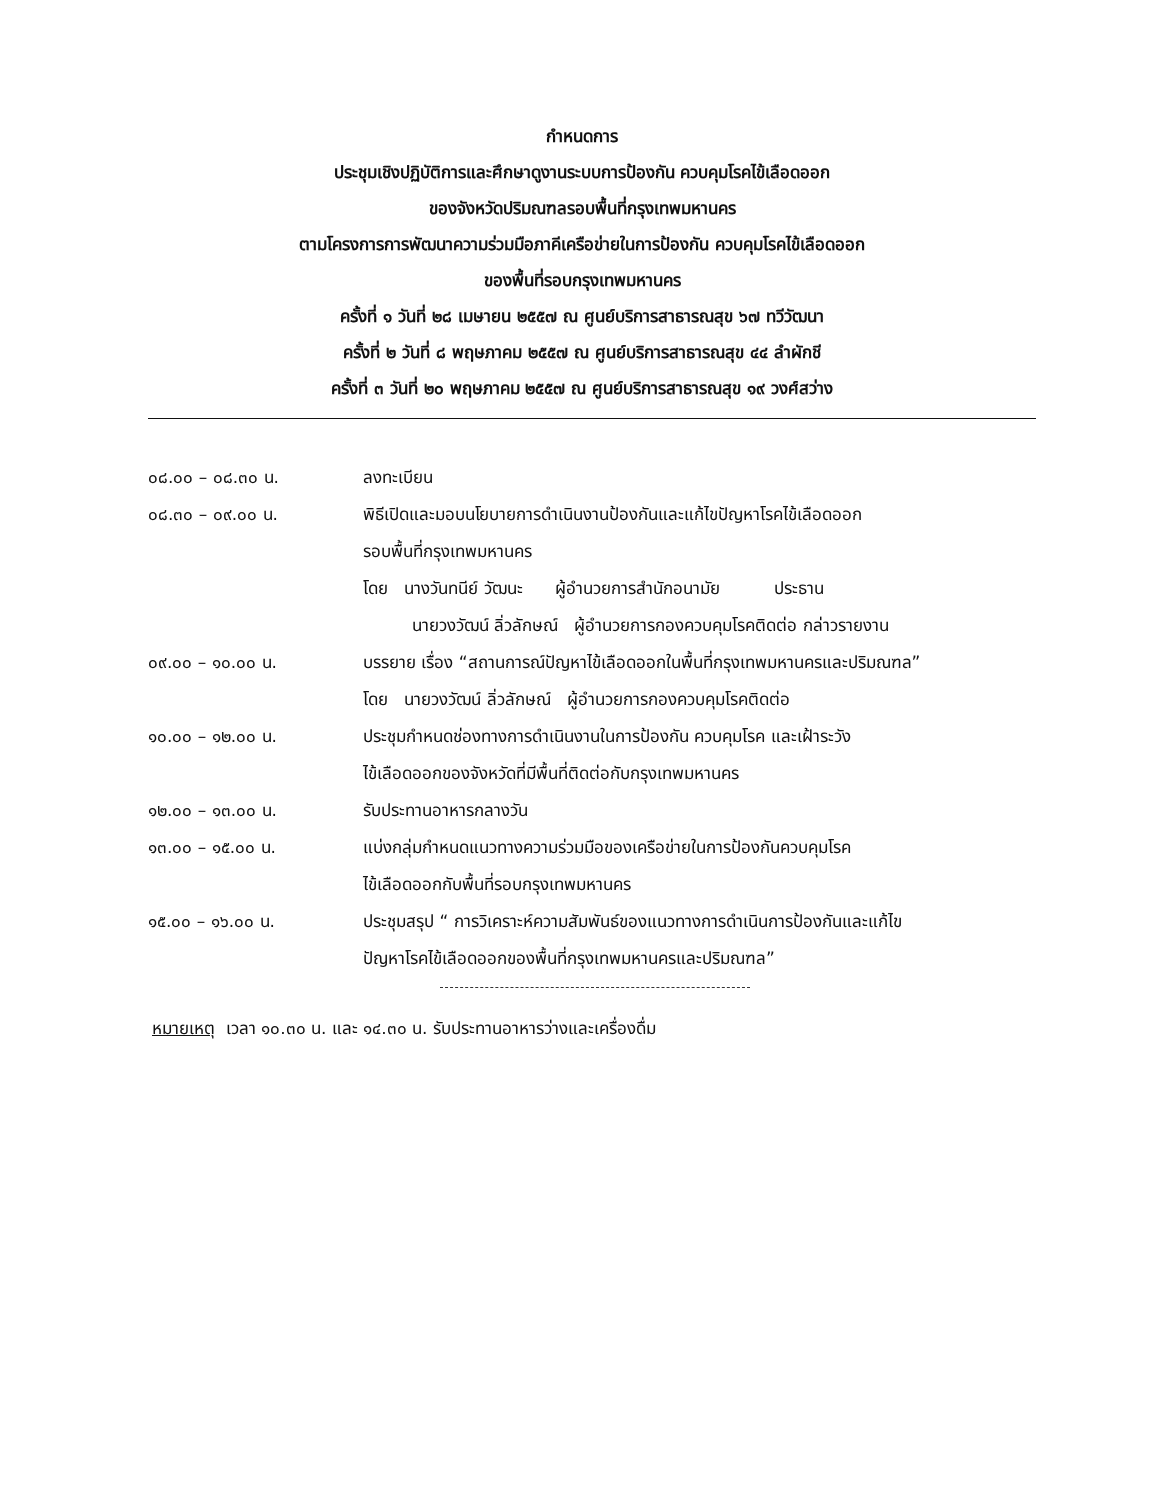กำหนดการ
ประชุมเชิงปฏิบัติการและศึกษาดูงานระบบการป้องกัน ควบคุมโรคไข้เลือดออก
ของจังหวัดปริมณฑลรอบพื้นที่กรุงเทพมหานคร
ตามโครงการการพัฒนาความร่วมมือภาคีเครือข่ายในการป้องกัน ควบคุมโรคไข้เลือดออก
ของพื้นที่รอบกรุงเทพมหานคร
ครั้งที่ ๑ วันที่ ๒๘ เมษายน ๒๕๕๗ ณ ศูนย์บริการสาธารณสุข ๖๗ ทวีวัฒนา
ครั้งที่ ๒ วันที่ ๘ พฤษภาคม ๒๕๕๗ ณ ศูนย์บริการสาธารณสุข ๔๔ ลำผักชี
ครั้งที่ ๓ วันที่ ๒๐ พฤษภาคม ๒๕๕๗ ณ ศูนย์บริการสาธารณสุข ๑๙ วงศ์สว่าง
| ๐๘.๐๐ – ๐๘.๓๐ น. | ลงทะเบียน |
| ๐๘.๓๐ – ๐๙.๐๐ น. | พิธีเปิดและมอบนโยบายการดำเนินงานป้องกันและแก้ไขปัญหาโรคไข้เลือดออก รอบพื้นที่กรุงเทพมหานคร โดย นางวันทนีย์ วัฒนะ ผู้อำนวยการสำนักอนามัย ประธาน นายวงวัฒน์ ลิ่วลักษณ์ ผู้อำนวยการกองควบคุมโรคติดต่อ กล่าวรายงาน |
| ๐๙.๐๐ – ๑๐.๐๐ น. | บรรยาย เรื่อง “สถานการณ์ปัญหาไข้เลือดออกในพื้นที่กรุงเทพมหานครและปริมณฑล” โดย นายวงวัฒน์ ลิ่วลักษณ์ ผู้อำนวยการกองควบคุมโรคติดต่อ |
| ๑๐.๐๐ – ๑๒.๐๐ น. | ประชุมกำหนดช่องทางการดำเนินงานในการป้องกัน ควบคุมโรค และเฝ้าระวัง ไข้เลือดออกของจังหวัดที่มีพื้นที่ติดต่อกับกรุงเทพมหานคร |
| ๑๒.๐๐ – ๑๓.๐๐ น. | รับประทานอาหารกลางวัน |
| ๑๓.๐๐ – ๑๕.๐๐ น. | แบ่งกลุ่มกำหนดแนวทางความร่วมมือของเครือข่ายในการป้องกันควบคุมโรค ไข้เลือดออกกับพื้นที่รอบกรุงเทพมหานคร |
| ๑๕.๐๐ – ๑๖.๐๐ น. | ประชุมสรุป “ การวิเคราะห์ความสัมพันธ์ของแนวทางการดำเนินการป้องกันและแก้ไข ปัญหาโรคไข้เลือดออกของพื้นที่กรุงเทพมหานครและปริมณฑล” |
หมายเหตุ เวลา ๑๐.๓๐ น. และ ๑๔.๓๐ น. รับประทานอาหารว่างและเครื่องดื่ม